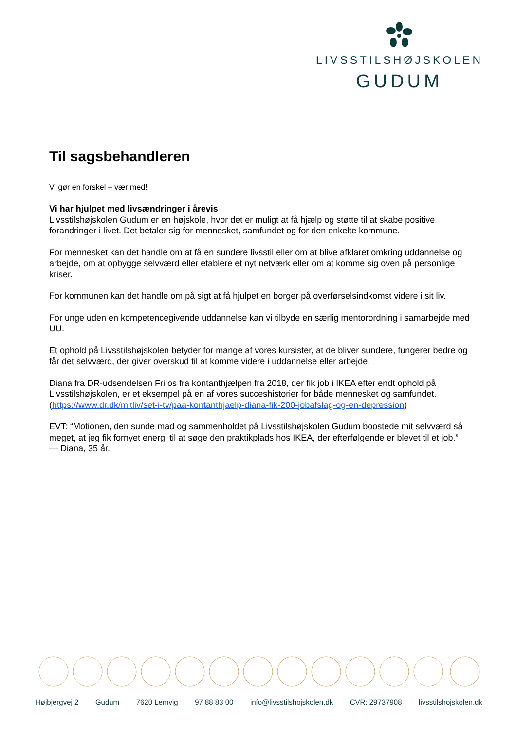LIVSSTILSHØJSKOLEN
GUDUM
Til sagsbehandleren
Vi gør en forskel – vær med!
Vi har hjulpet med livsændringer i årevis
Livsstilshøjskolen Gudum er en højskole, hvor det er muligt at få hjælp og støtte til at skabe positive forandringer i livet. Det betaler sig for mennesket, samfundet og for den enkelte kommune.
For mennesket kan det handle om at få en sundere livsstil eller om at blive afklaret omkring uddannelse og arbejde, om at opbygge selvværd eller etablere et nyt netværk eller om at komme sig oven på personlige kriser.
For kommunen kan det handle om på sigt at få hjulpet en borger på overførselsindkomst videre i sit liv.
For unge uden en kompetencegivende uddannelse kan vi tilbyde en særlig mentorordning i samarbejde med UU.
Et ophold på Livsstilshøjskolen betyder for mange af vores kursister, at de bliver sundere, fungerer bedre og får det selvværd, der giver overskud til at komme videre i uddannelse eller arbejde.
Diana fra DR-udsendelsen Fri os fra kontanthjælpen fra 2018, der fik job i IKEA efter endt ophold på Livsstilshøjskolen, er et eksempel på en af vores succeshistorier for både mennesket og samfundet.
(https://www.dr.dk/mitliv/set-i-tv/paa-kontanthjaelp-diana-fik-200-jobafslag-og-en-depression)
EVT: “Motionen, den sunde mad og sammenholdet på Livsstilshøjskolen Gudum boostede mit selvværd så meget, at jeg fik fornyet energi til at søge den praktikplads hos IKEA, der efterfølgende er blevet til et job.”
— Diana, 35 år.
Højbjergvej 2 Gudum 7620 Lemvig 97 88 83 00 info@livsstilshojskolen.dk CVR: 29737908 livsstilshojskolen.dk